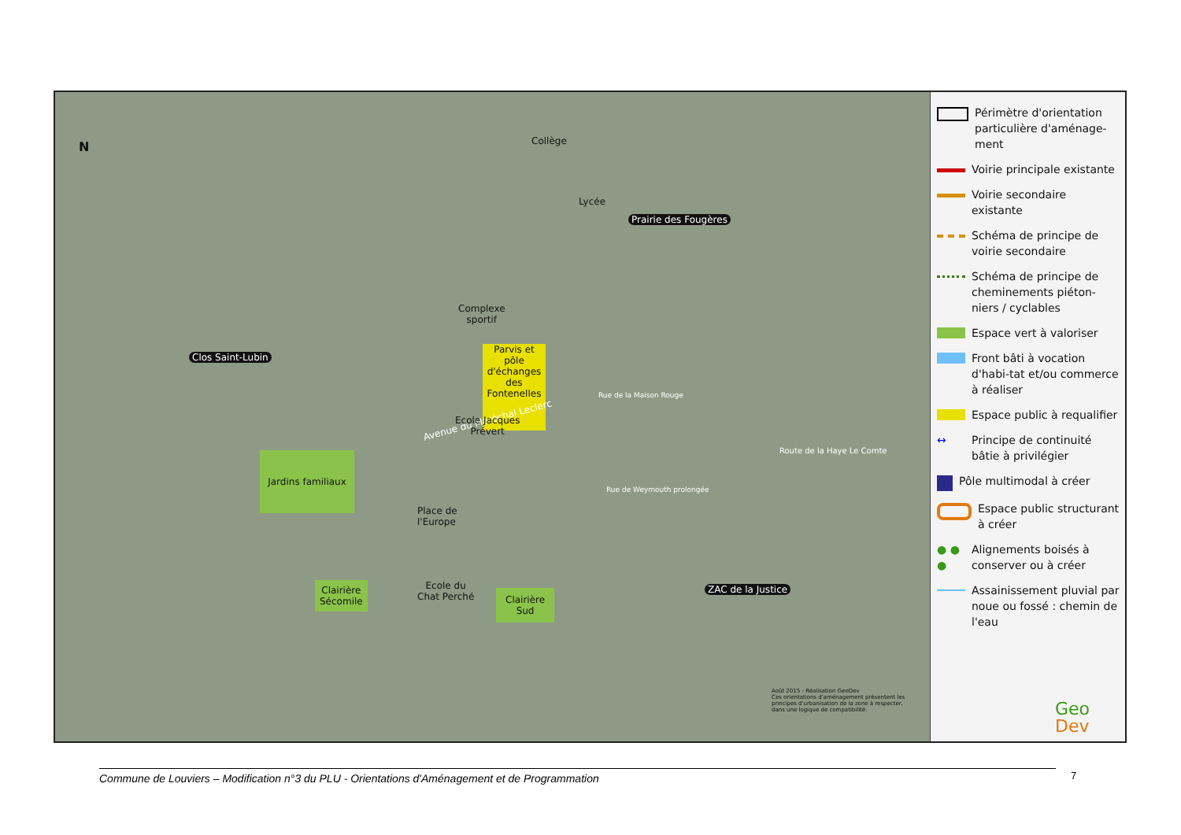N Collège
Lycée
Prairie des Fougères
Clos Saint-Lubin
Parvis et pôle d'échanges des Fontenelles
Complexe
sportif
Avenue du Maréchal Leclerc
Ecole Jacques
Prévert
Jardins familiaux
Place de
l'Europe
Clairière
Sécomile
Ecole du
Chat Perché
Clairière
Sud
Rue de la Maison Rouge
Rue de Weymouth prolongée
Route de la Haye Le Comte
ZAC de la Justice
Août 2015 - Réalisation GeoDev
Ces orientations d'aménagement présentent les principes d'urbanisation de la zone à respecter, dans une logique de compatibilité.
Périmètre d'orientation particulière d'aménage-ment
Voirie principale existante
Voirie secondaire existante
Schéma de principe de voirie secondaire
Schéma de principe de cheminements piéton-niers / cyclables
Espace vert à valoriser
Front bâti à vocation d'habi-tat et/ou commerce à réaliser
Espace public à requalifier
↔
Principe de continuité bâtie à privilégier
Pôle multimodal à créer
Espace public structurant à créer
● ● ●
Alignements boisés à conserver ou à créer
Assainissement pluvial par noue ou fossé : chemin de l'eau
Geo
Dev
Commune de Louviers – Modification n°3 du PLU - Orientations d'Aménagement et de Programmation 7